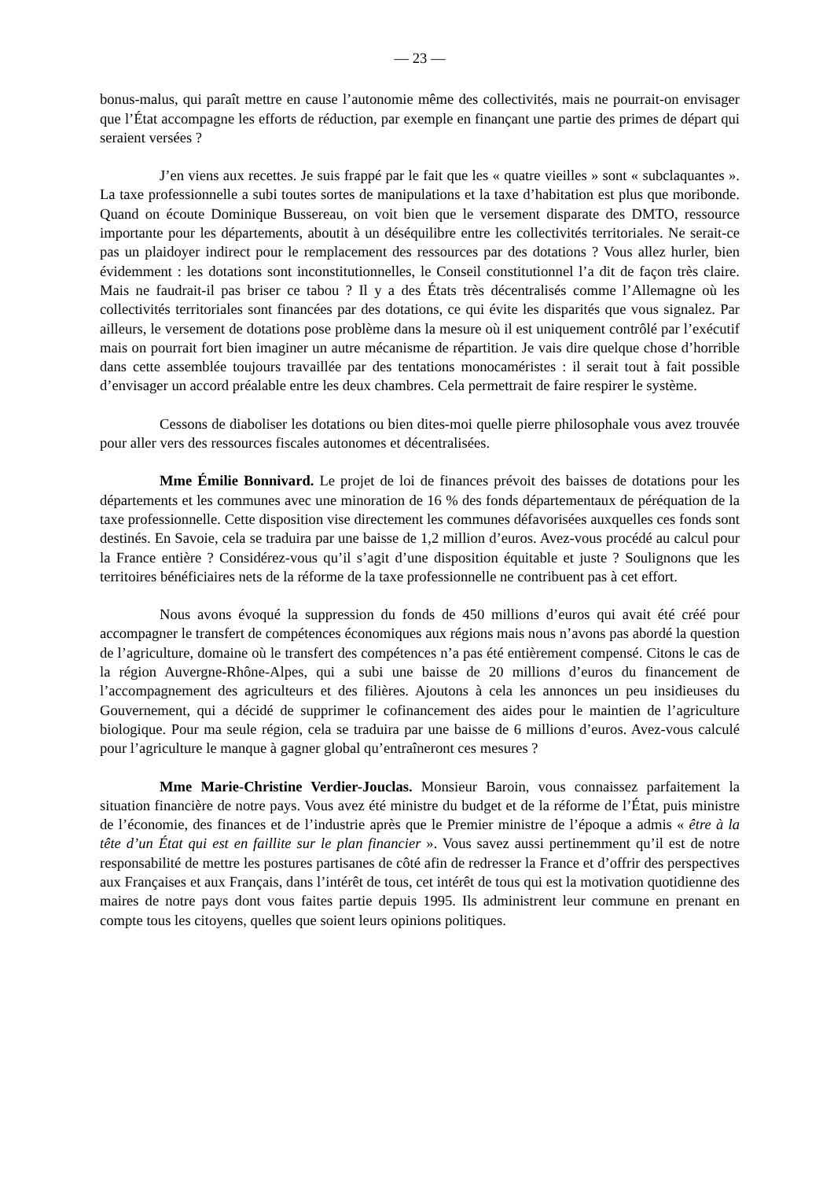— 23 —
bonus-malus, qui paraît mettre en cause l’autonomie même des collectivités, mais ne pourrait-on envisager que l’État accompagne les efforts de réduction, par exemple en finançant une partie des primes de départ qui seraient versées ?
J’en viens aux recettes. Je suis frappé par le fait que les « quatre vieilles » sont « subclaquantes ». La taxe professionnelle a subi toutes sortes de manipulations et la taxe d’habitation est plus que moribonde. Quand on écoute Dominique Bussereau, on voit bien que le versement disparate des DMTO, ressource importante pour les départements, aboutit à un déséquilibre entre les collectivités territoriales. Ne serait-ce pas un plaidoyer indirect pour le remplacement des ressources par des dotations ? Vous allez hurler, bien évidemment : les dotations sont inconstitutionnelles, le Conseil constitutionnel l’a dit de façon très claire. Mais ne faudrait-il pas briser ce tabou ? Il y a des États très décentralisés comme l’Allemagne où les collectivités territoriales sont financées par des dotations, ce qui évite les disparités que vous signalez. Par ailleurs, le versement de dotations pose problème dans la mesure où il est uniquement contrôlé par l’exécutif mais on pourrait fort bien imaginer un autre mécanisme de répartition. Je vais dire quelque chose d’horrible dans cette assemblée toujours travaillée par des tentations monocaméristes : il serait tout à fait possible d’envisager un accord préalable entre les deux chambres. Cela permettrait de faire respirer le système.
Cessons de diaboliser les dotations ou bien dites-moi quelle pierre philosophale vous avez trouvée pour aller vers des ressources fiscales autonomes et décentralisées.
Mme Émilie Bonnivard. Le projet de loi de finances prévoit des baisses de dotations pour les départements et les communes avec une minoration de 16 % des fonds départementaux de péréquation de la taxe professionnelle. Cette disposition vise directement les communes défavorisées auxquelles ces fonds sont destinés. En Savoie, cela se traduira par une baisse de 1,2 million d’euros. Avez-vous procédé au calcul pour la France entière ? Considérez-vous qu’il s’agit d’une disposition équitable et juste ? Soulignons que les territoires bénéficiaires nets de la réforme de la taxe professionnelle ne contribuent pas à cet effort.
Nous avons évoqué la suppression du fonds de 450 millions d’euros qui avait été créé pour accompagner le transfert de compétences économiques aux régions mais nous n’avons pas abordé la question de l’agriculture, domaine où le transfert des compétences n’a pas été entièrement compensé. Citons le cas de la région Auvergne-Rhône-Alpes, qui a subi une baisse de 20 millions d’euros du financement de l’accompagnement des agriculteurs et des filières. Ajoutons à cela les annonces un peu insidieuses du Gouvernement, qui a décidé de supprimer le cofinancement des aides pour le maintien de l’agriculture biologique. Pour ma seule région, cela se traduira par une baisse de 6 millions d’euros. Avez-vous calculé pour l’agriculture le manque à gagner global qu’entraîneront ces mesures ?
Mme Marie-Christine Verdier-Jouclas. Monsieur Baroin, vous connaissez parfaitement la situation financière de notre pays. Vous avez été ministre du budget et de la réforme de l’État, puis ministre de l’économie, des finances et de l’industrie après que le Premier ministre de l’époque a admis « être à la tête d’un État qui est en faillite sur le plan financier ». Vous savez aussi pertinemment qu’il est de notre responsabilité de mettre les postures partisanes de côté afin de redresser la France et d’offrir des perspectives aux Françaises et aux Français, dans l’intérêt de tous, cet intérêt de tous qui est la motivation quotidienne des maires de notre pays dont vous faites partie depuis 1995. Ils administrent leur commune en prenant en compte tous les citoyens, quelles que soient leurs opinions politiques.